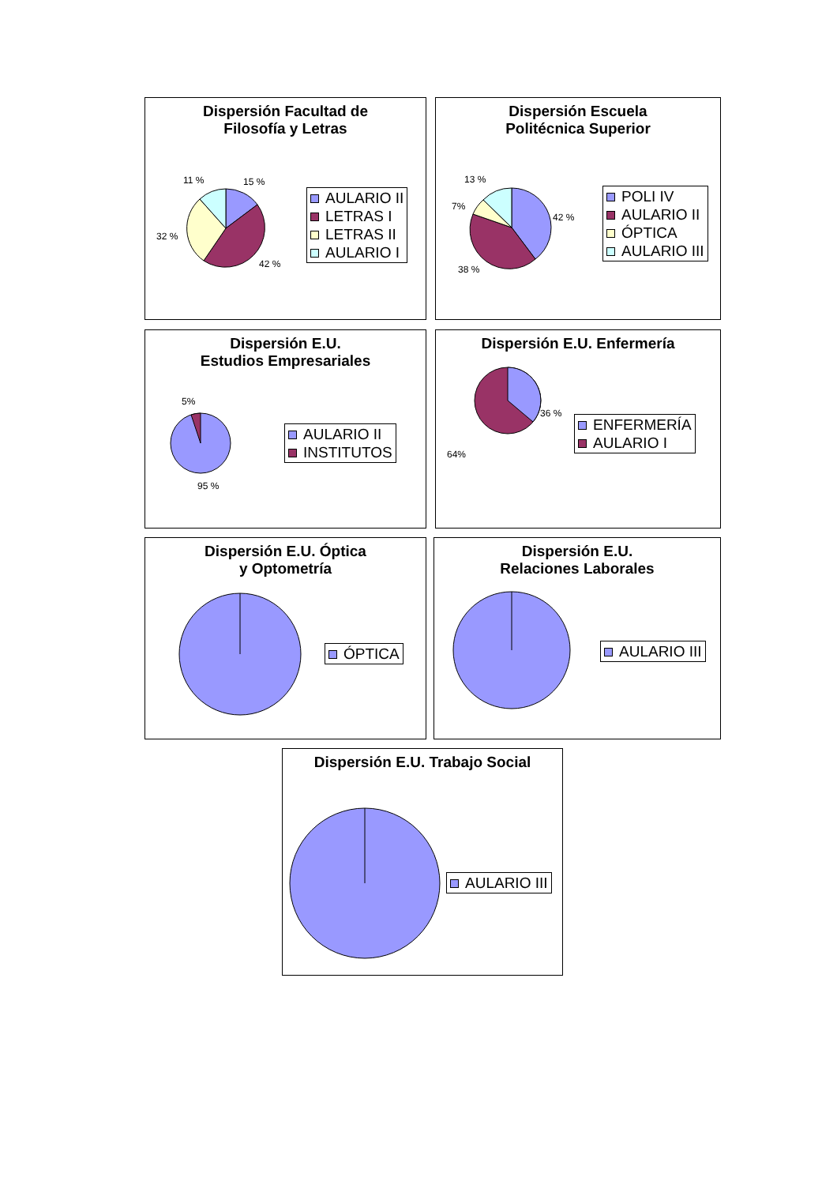Dispersión Facultad de
Filosofía y Letras
11 % 15 %
32 %
42 %
AULARIO II
LETRAS I
LETRAS II
AULARIO I
Dispersión Escuela
Politécnica Superior
13 %
7%
42 %
38 %
POLI IV
AULARIO II
ÓPTICA
AULARIO III
Dispersión E.U.
Estudios Empresariales
5%
95 %
AULARIO II
INSTITUTOS
Dispersión E.U. Enfermería
36 %
64%
ENFERMERÍA
AULARIO I
Dispersión E.U. Óptica
y Optometría
ÓPTICA
Dispersión E.U.
Relaciones Laborales
AULARIO III
Dispersión E.U. Trabajo Social
AULARIO III